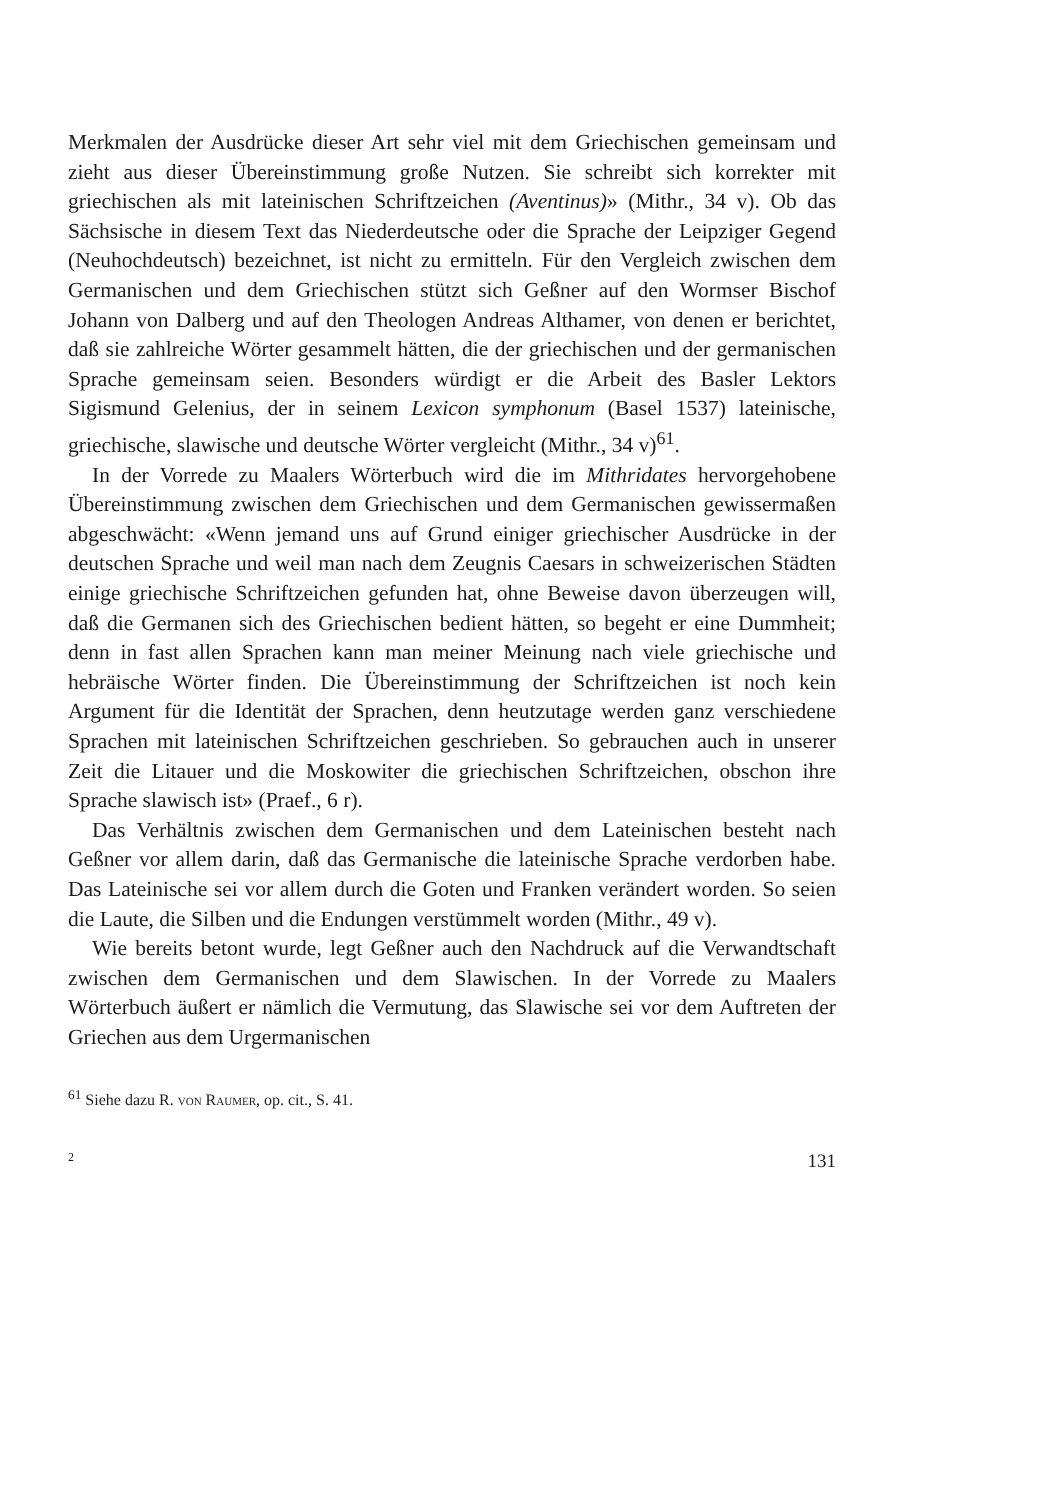Merkmalen der Ausdrücke dieser Art sehr viel mit dem Griechischen gemeinsam und zieht aus dieser Übereinstimmung große Nutzen. Sie schreibt sich korrekter mit griechischen als mit lateinischen Schriftzeichen (Aventinus)» (Mithr., 34 v). Ob das Sächsische in diesem Text das Niederdeutsche oder die Sprache der Leipziger Gegend (Neuhochdeutsch) bezeichnet, ist nicht zu ermitteln. Für den Vergleich zwischen dem Germanischen und dem Griechischen stützt sich Geßner auf den Wormser Bischof Johann von Dalberg und auf den Theologen Andreas Althamer, von denen er berichtet, daß sie zahlreiche Wörter gesammelt hätten, die der griechischen und der germanischen Sprache gemeinsam seien. Besonders würdigt er die Arbeit des Basler Lektors Sigismund Gelenius, der in seinem Lexicon symphonum (Basel 1537) lateinische, griechische, slawische und deutsche Wörter vergleicht (Mithr., 34 v)<sup>61</sup>.
In der Vorrede zu Maalers Wörterbuch wird die im Mithridates hervorgehobene Übereinstimmung zwischen dem Griechischen und dem Germanischen gewissermaßen abgeschwächt: «Wenn jemand uns auf Grund einiger griechischer Ausdrücke in der deutschen Sprache und weil man nach dem Zeugnis Caesars in schweizerischen Städten einige griechische Schriftzeichen gefunden hat, ohne Beweise davon überzeugen will, daß die Germanen sich des Griechischen bedient hätten, so begeht er eine Dummheit; denn in fast allen Sprachen kann man meiner Meinung nach viele griechische und hebräische Wörter finden. Die Übereinstimmung der Schriftzeichen ist noch kein Argument für die Identität der Sprachen, denn heutzutage werden ganz verschiedene Sprachen mit lateinischen Schriftzeichen geschrieben. So gebrauchen auch in unserer Zeit die Litauer und die Moskowiter die griechischen Schriftzeichen, obschon ihre Sprache slawisch ist» (Praef., 6 r).
Das Verhältnis zwischen dem Germanischen und dem Lateinischen besteht nach Geßner vor allem darin, daß das Germanische die lateinische Sprache verdorben habe. Das Lateinische sei vor allem durch die Goten und Franken verändert worden. So seien die Laute, die Silben und die Endungen verstümmelt worden (Mithr., 49 v).
Wie bereits betont wurde, legt Geßner auch den Nachdruck auf die Verwandtschaft zwischen dem Germanischen und dem Slawischen. In der Vorrede zu Maalers Wörterbuch äußert er nämlich die Vermutung, das Slawische sei vor dem Auftreten der Griechen aus dem Urgermanischen
<sup>61</sup> Siehe dazu R. von Raumer, op. cit., S. 41.
2 131